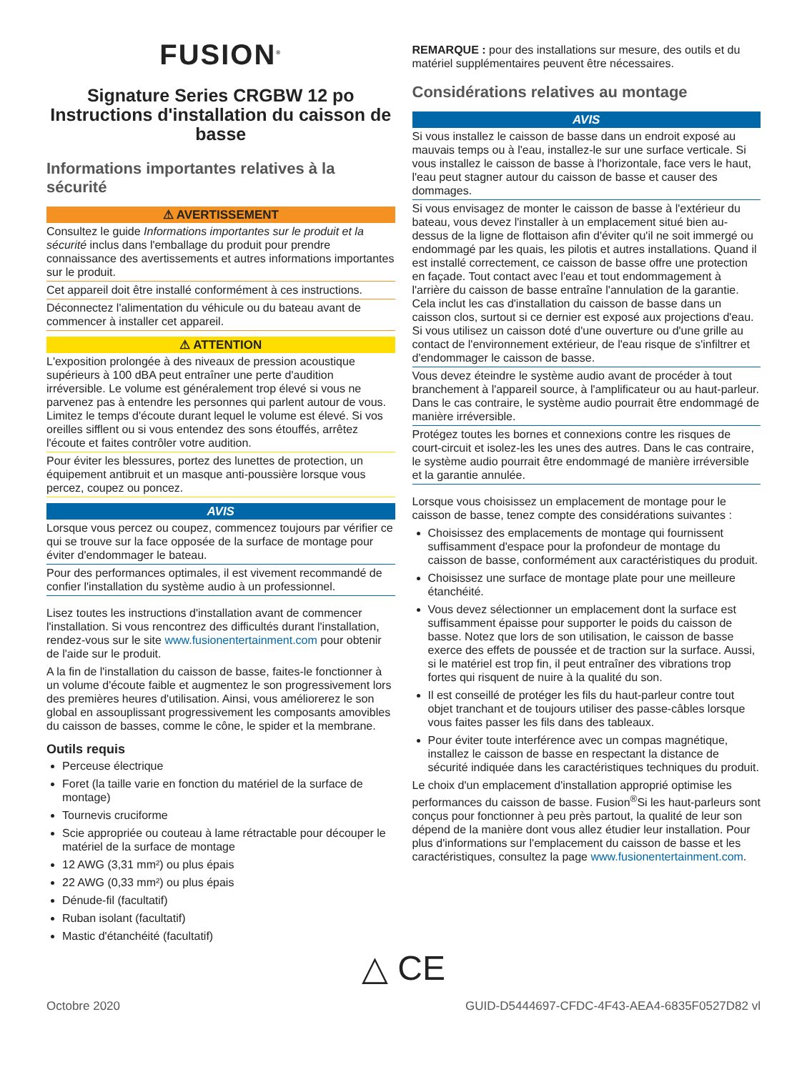FUSION<sup>®</sup>
Signature Series CRGBW 12 po Instructions d'installation du caisson de basse
Informations importantes relatives à la sécurité
⚠ AVERTISSEMENT
Consultez le guide Informations importantes sur le produit et la sécurité inclus dans l'emballage du produit pour prendre connaissance des avertissements et autres informations importantes sur le produit.
Cet appareil doit être installé conformément à ces instructions.
Déconnectez l'alimentation du véhicule ou du bateau avant de commencer à installer cet appareil.
⚠ ATTENTION
L'exposition prolongée à des niveaux de pression acoustique supérieurs à 100 dBA peut entraîner une perte d'audition irréversible. Le volume est généralement trop élevé si vous ne parvenez pas à entendre les personnes qui parlent autour de vous. Limitez le temps d'écoute durant lequel le volume est élevé. Si vos oreilles sifflent ou si vous entendez des sons étouffés, arrêtez l'écoute et faites contrôler votre audition.
Pour éviter les blessures, portez des lunettes de protection, un équipement antibruit et un masque anti-poussière lorsque vous percez, coupez ou poncez.
AVIS
Lorsque vous percez ou coupez, commencez toujours par vérifier ce qui se trouve sur la face opposée de la surface de montage pour éviter d'endommager le bateau.
Pour des performances optimales, il est vivement recommandé de confier l'installation du système audio à un professionnel.
Lisez toutes les instructions d'installation avant de commencer l'installation. Si vous rencontrez des difficultés durant l'installation, rendez-vous sur le site www.fusionentertainment.com pour obtenir de l'aide sur le produit.
A la fin de l'installation du caisson de basse, faites-le fonctionner à un volume d'écoute faible et augmentez le son progressivement lors des premières heures d'utilisation. Ainsi, vous améliorerez le son global en assouplissant progressivement les composants amovibles du caisson de basses, comme le cône, le spider et la membrane.
Outils requis
Perceuse électrique
Foret (la taille varie en fonction du matériel de la surface de montage)
Tournevis cruciforme
Scie appropriée ou couteau à lame rétractable pour découper le matériel de la surface de montage
12 AWG (3,31 mm²) ou plus épais
22 AWG (0,33 mm²) ou plus épais
Dénude-fil (facultatif)
Ruban isolant (facultatif)
Mastic d'étanchéité (facultatif)
REMARQUE : pour des installations sur mesure, des outils et du matériel supplémentaires peuvent être nécessaires.
Considérations relatives au montage
AVIS
Si vous installez le caisson de basse dans un endroit exposé au mauvais temps ou à l'eau, installez-le sur une surface verticale. Si vous installez le caisson de basse à l'horizontale, face vers le haut, l'eau peut stagner autour du caisson de basse et causer des dommages.
Si vous envisagez de monter le caisson de basse à l'extérieur du bateau, vous devez l'installer à un emplacement situé bien au-dessus de la ligne de flottaison afin d'éviter qu'il ne soit immergé ou endommagé par les quais, les pilotis et autres installations. Quand il est installé correctement, ce caisson de basse offre une protection en façade. Tout contact avec l'eau et tout endommagement à l'arrière du caisson de basse entraîne l'annulation de la garantie. Cela inclut les cas d'installation du caisson de basse dans un caisson clos, surtout si ce dernier est exposé aux projections d'eau. Si vous utilisez un caisson doté d'une ouverture ou d'une grille au contact de l'environnement extérieur, de l'eau risque de s'infiltrer et d'endommager le caisson de basse.
Vous devez éteindre le système audio avant de procéder à tout branchement à l'appareil source, à l'amplificateur ou au haut-parleur. Dans le cas contraire, le système audio pourrait être endommagé de manière irréversible.
Protégez toutes les bornes et connexions contre les risques de court-circuit et isolez-les les unes des autres. Dans le cas contraire, le système audio pourrait être endommagé de manière irréversible et la garantie annulée.
Lorsque vous choisissez un emplacement de montage pour le caisson de basse, tenez compte des considérations suivantes :
Choisissez des emplacements de montage qui fournissent suffisamment d'espace pour la profondeur de montage du caisson de basse, conformément aux caractéristiques du produit.
Choisissez une surface de montage plate pour une meilleure étanchéité.
Vous devez sélectionner un emplacement dont la surface est suffisamment épaisse pour supporter le poids du caisson de basse. Notez que lors de son utilisation, le caisson de basse exerce des effets de poussée et de traction sur la surface. Aussi, si le matériel est trop fin, il peut entraîner des vibrations trop fortes qui risquent de nuire à la qualité du son.
Il est conseillé de protéger les fils du haut-parleur contre tout objet tranchant et de toujours utiliser des passe-câbles lorsque vous faites passer les fils dans des tableaux.
Pour éviter toute interférence avec un compas magnétique, installez le caisson de basse en respectant la distance de sécurité indiquée dans les caractéristiques techniques du produit.
Le choix d'un emplacement d'installation approprié optimise les performances du caisson de basse. Fusion<sup>®</sup>Si les haut-parleurs sont conçus pour fonctionner à peu près partout, la qualité de leur son dépend de la manière dont vous allez étudier leur installation. Pour plus d'informations sur l'emplacement du caisson de basse et les caractéristiques, consultez la page www.fusionentertainment.com.
△ CE
Octobre 2020 GUID-D5444697-CFDC-4F43-AEA4-6835F0527D82 vl